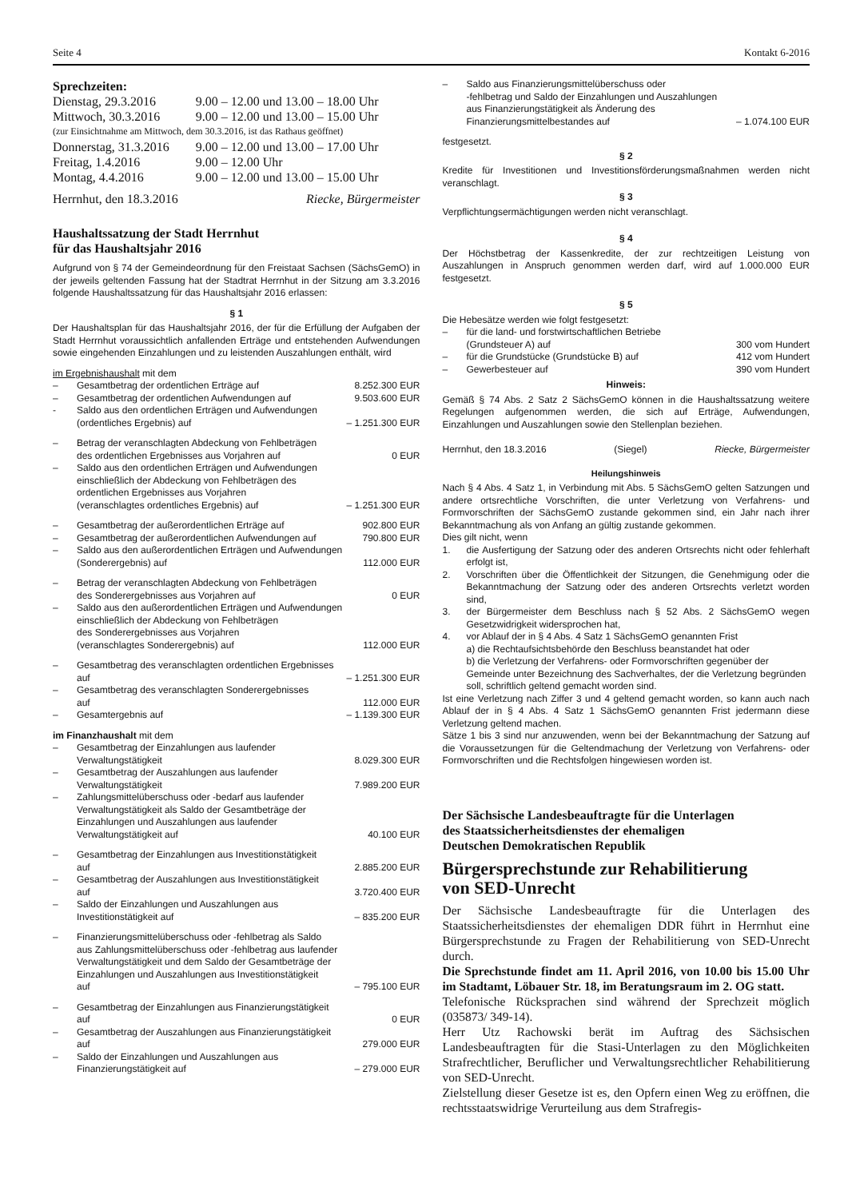Seite 4 Kontakt 6-2016
Sprechzeiten:
| Dienstag, 29.3.2016 | 9.00 – 12.00 und 13.00 – 18.00 Uhr |
| Mittwoch, 30.3.2016 | 9.00 – 12.00 und 13.00 – 15.00 Uhr |
| (zur Einsichtnahme am Mittwoch, dem 30.3.2016, ist das Rathaus geöffnet) | |
| Donnerstag, 31.3.2016 | 9.00 – 12.00 und 13.00 – 17.00 Uhr |
| Freitag, 1.4.2016 | 9.00 – 12.00 Uhr |
| Montag, 4.4.2016 | 9.00 – 12.00 und 13.00 – 15.00 Uhr |
Herrnhut, den 18.3.2016 Riecke, Bürgermeister
Haushaltssatzung der Stadt Herrnhut
für das Haushaltsjahr 2016
Aufgrund von § 74 der Gemeindeordnung für den Freistaat Sachsen (SächsGemO) in der jeweils geltenden Fassung hat der Stadtrat Herrnhut in der Sitzung am 3.3.2016 folgende Haushaltssatzung für das Haushaltsjahr 2016 erlassen:
§ 1
Der Haushaltsplan für das Haushaltsjahr 2016, der für die Erfüllung der Aufgaben der Stadt Herrnhut voraussichtlich anfallenden Erträge und entstehenden Aufwendungen sowie eingehenden Einzahlungen und zu leistenden Auszahlungen enthält, wird
im Ergebnishaushalt mit dem
| – | Gesamtbetrag der ordentlichen Erträge auf | 8.252.300 EUR |
| – | Gesamtbetrag der ordentlichen Aufwendungen auf | 9.503.600 EUR |
| - | Saldo aus den ordentlichen Erträgen und Aufwendungen (ordentliches Ergebnis) auf | – 1.251.300 EUR |
| – | Betrag der veranschlagten Abdeckung von Fehlbeträgen des ordentlichen Ergebnisses aus Vorjahren auf | 0 EUR |
| – | Saldo aus den ordentlichen Erträgen und Aufwendungen einschließlich der Abdeckung von Fehlbeträgen des ordentlichen Ergebnisses aus Vorjahren (veranschlagtes ordentliches Ergebnis) auf | – 1.251.300 EUR |
| – | Gesamtbetrag der außerordentlichen Erträge auf | 902.800 EUR |
| – | Gesamtbetrag der außerordentlichen Aufwendungen auf | 790.800 EUR |
| – | Saldo aus den außerordentlichen Erträgen und Aufwendungen (Sonderergebnis) auf | 112.000 EUR |
| – | Betrag der veranschlagten Abdeckung von Fehlbeträgen des Sonderergebnisses aus Vorjahren auf | 0 EUR |
| – | Saldo aus den außerordentlichen Erträgen und Aufwendungen einschließlich der Abdeckung von Fehlbeträgen des Sonderergebnisses aus Vorjahren (veranschlagtes Sonderergebnis) auf | 112.000 EUR |
| – | Gesamtbetrag des veranschlagten ordentlichen Ergebnisses auf | – 1.251.300 EUR |
| – | Gesamtbetrag des veranschlagten Sonderergebnisses auf | 112.000 EUR |
| – | Gesamtergebnis auf | – 1.139.300 EUR |
im Finanzhaushalt mit dem
| – | Gesamtbetrag der Einzahlungen aus laufender Verwaltungstätigkeit | 8.029.300 EUR |
| – | Gesamtbetrag der Auszahlungen aus laufender Verwaltungstätigkeit | 7.989.200 EUR |
| – | Zahlungsmittelüberschuss oder -bedarf aus laufender Verwaltungstätigkeit als Saldo der Gesamtbeträge der Einzahlungen und Auszahlungen aus laufender Verwaltungstätigkeit auf | 40.100 EUR |
| – | Gesamtbetrag der Einzahlungen aus Investitionstätigkeit auf | 2.885.200 EUR |
| – | Gesamtbetrag der Auszahlungen aus Investitionstätigkeit auf | 3.720.400 EUR |
| – | Saldo der Einzahlungen und Auszahlungen aus Investitionstätigkeit auf | – 835.200 EUR |
| – | Finanzierungsmittelüberschuss oder -fehlbetrag als Saldo aus Zahlungsmittelüberschuss oder -fehlbetrag aus laufender Verwaltungstätigkeit und dem Saldo der Gesamtbeträge der Einzahlungen und Auszahlungen aus Investitionstätigkeit auf | – 795.100 EUR |
| – | Gesamtbetrag der Einzahlungen aus Finanzierungstätigkeit auf | 0 EUR |
| – | Gesamtbetrag der Auszahlungen aus Finanzierungstätigkeit auf | 279.000 EUR |
| – | Saldo der Einzahlungen und Auszahlungen aus Finanzierungstätigkeit auf | – 279.000 EUR |
| – | Saldo aus Finanzierungsmittelüberschuss oder -fehlbetrag und Saldo der Einzahlungen und Auszahlungen aus Finanzierungstätigkeit als Änderung des Finanzierungsmittelbestandes auf | – 1.074.100 EUR |
festgesetzt.
§ 2
Kredite für Investitionen und Investitionsförderungsmaßnahmen werden nicht veranschlagt.
§ 3
Verpflichtungsermächtigungen werden nicht veranschlagt.
§ 4
Der Höchstbetrag der Kassenkredite, der zur rechtzeitigen Leistung von Auszahlungen in Anspruch genommen werden darf, wird auf 1.000.000 EUR festgesetzt.
§ 5
Die Hebesätze werden wie folgt festgesetzt:
| – | für die land- und forstwirtschaftlichen Betriebe (Grundsteuer A) auf | 300 vom Hundert |
| – | für die Grundstücke (Grundstücke B) auf | 412 vom Hundert |
| – | Gewerbesteuer auf | 390 vom Hundert |
Hinweis:
Gemäß § 74 Abs. 2 Satz 2 SächsGemO können in die Haushaltssatzung weitere Regelungen aufgenommen werden, die sich auf Erträge, Aufwendungen, Einzahlungen und Auszahlungen sowie den Stellenplan beziehen.
Herrnhut, den 18.3.2016 (Siegel) Riecke, Bürgermeister
Heilungshinweis
Nach § 4 Abs. 4 Satz 1, in Verbindung mit Abs. 5 SächsGemO gelten Satzungen und andere ortsrechtliche Vorschriften, die unter Verletzung von Verfahrens- und Formvorschriften der SächsGemO zustande gekommen sind, ein Jahr nach ihrer Bekanntmachung als von Anfang an gültig zustande gekommen.
Dies gilt nicht, wenn
| 1. | die Ausfertigung der Satzung oder des anderen Ortsrechts nicht oder fehlerhaft erfolgt ist, |
| 2. | Vorschriften über die Öffentlichkeit der Sitzungen, die Genehmigung oder die Bekanntmachung der Satzung oder des anderen Ortsrechts verletzt worden sind, |
| 3. | der Bürgermeister dem Beschluss nach § 52 Abs. 2 SächsGemO wegen Gesetzwidrigkeit widersprochen hat, |
| 4. | vor Ablauf der in § 4 Abs. 4 Satz 1 SächsGemO genannten Frist a) die Rechtaufsichtsbehörde den Beschluss beanstandet hat oder b) die Verletzung der Verfahrens- oder Formvorschriften gegenüber der Gemeinde unter Bezeichnung des Sachverhaltes, der die Verletzung begründen soll, schriftlich geltend gemacht worden sind. |
Ist eine Verletzung nach Ziffer 3 und 4 geltend gemacht worden, so kann auch nach Ablauf der in § 4 Abs. 4 Satz 1 SächsGemO genannten Frist jedermann diese Verletzung geltend machen.
Sätze 1 bis 3 sind nur anzuwenden, wenn bei der Bekanntmachung der Satzung auf die Voraussetzungen für die Geltendmachung der Verletzung von Verfahrens- oder Formvorschriften und die Rechtsfolgen hingewiesen worden ist.
Der Sächsische Landesbeauftragte für die Unterlagen
des Staatssicherheitsdienstes der ehemaligen
Deutschen Demokratischen Republik
Bürgersprechstunde zur Rehabilitierung
von SED-Unrecht
Der Sächsische Landesbeauftragte für die Unterlagen des Staatssicherheitsdienstes der ehemaligen DDR führt in Herrnhut eine Bürgersprechstunde zu Fragen der Rehabilitierung von SED-Unrecht durch.
Die Sprechstunde findet am 11. April 2016, von 10.00 bis 15.00 Uhr im Stadtamt, Löbauer Str. 18, im Beratungsraum im 2. OG statt.
Telefonische Rücksprachen sind während der Sprechzeit möglich (035873/ 349-14).
Herr Utz Rachowski berät im Auftrag des Sächsischen Landesbeauftragten für die Stasi-Unterlagen zu den Möglichkeiten Strafrechtlicher, Beruflicher und Verwaltungsrechtlicher Rehabilitierung von SED-Unrecht.
Zielstellung dieser Gesetze ist es, den Opfern einen Weg zu eröffnen, die rechtsstaatswidrige Verurteilung aus dem Strafregis-